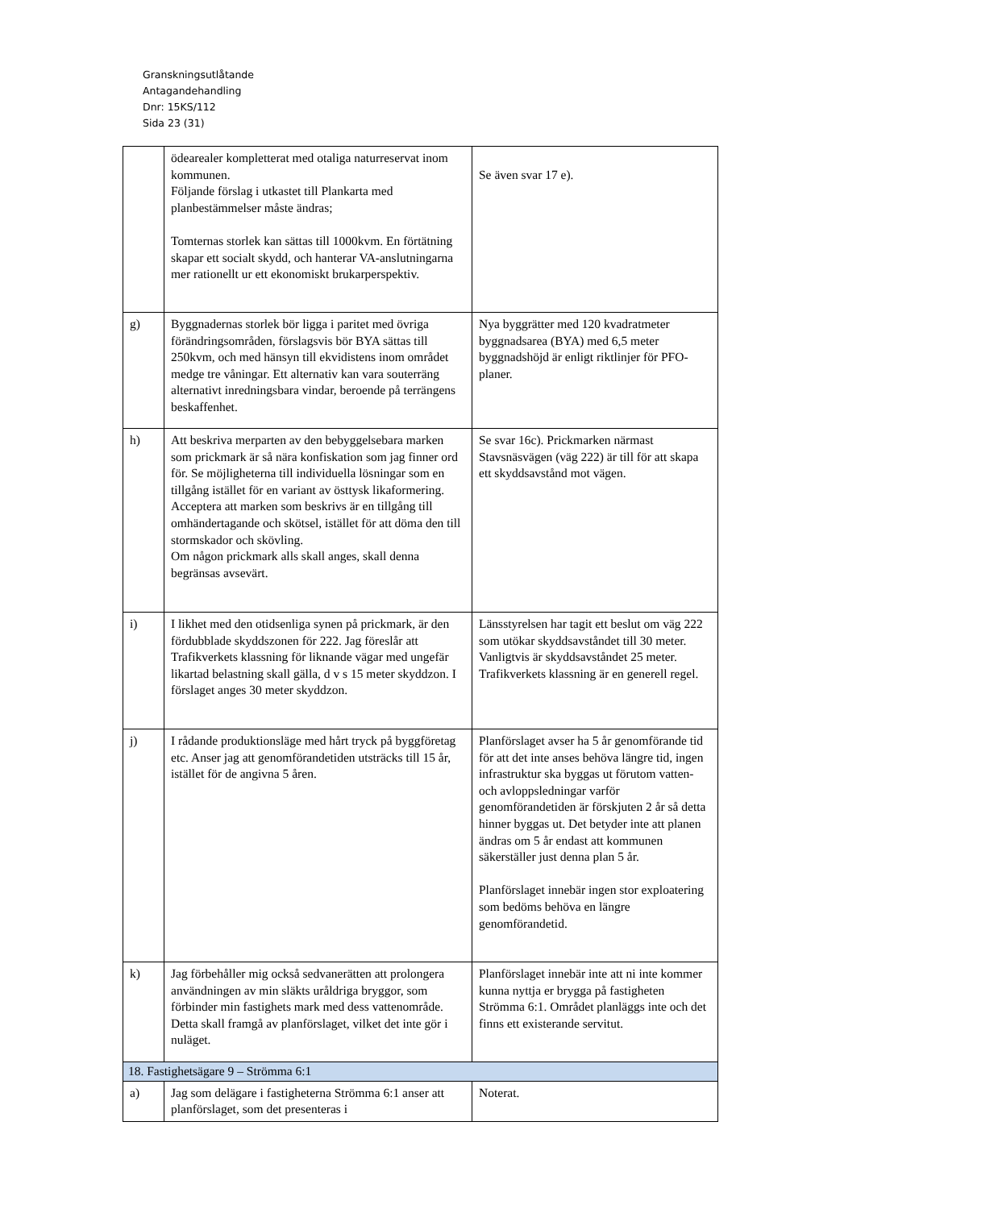Granskningsutlåtande
Antagandehandling
Dnr: 15KS/112
Sida 23 (31)
| | ödearealer kompletterat med otaliga naturreservat inom kommunen. Följande förslag i utkastet till Plankarta med planbestämmelser måste ändras; Tomternas storlek kan sättas till 1000kvm. En förtätning skapar ett socialt skydd, och hanterar VA-anslutningarna mer rationellt ur ett ekonomiskt brukarperspektiv. | Se även svar 17 e). |
| g) | Byggnadernas storlek bör ligga i paritet med övriga förändringsområden, förslagsvis bör BYA sättas till 250kvm, och med hänsyn till ekvidistens inom området medge tre våningar. Ett alternativ kan vara souterräng alternativt inredningsbara vindar, beroende på terrängens beskaffenhet. | Nya byggrätter med 120 kvadratmeter byggnadsarea (BYA) med 6,5 meter byggnadshöjd är enligt riktlinjer för PFO-planer. |
| h) | Att beskriva merparten av den bebyggelsebara marken som prickmark är så nära konfiskation som jag finner ord för. Se möjligheterna till individuella lösningar som en tillgång istället för en variant av östtysk likaformering. Acceptera att marken som beskrivs är en tillgång till omhändertagande och skötsel, istället för att döma den till stormskador och skövling. Om någon prickmark alls skall anges, skall denna begränsas avsevärt. | Se svar 16c). Prickmarken närmast Stavsnäsvägen (väg 222) är till för att skapa ett skyddsavstånd mot vägen. |
| i) | I likhet med den otidsenliga synen på prickmark, är den fördubblade skyddszonen för 222. Jag föreslår att Trafikverkets klassning för liknande vägar med ungefär likartad belastning skall gälla, d v s 15 meter skyddzon. I förslaget anges 30 meter skyddzon. | Länsstyrelsen har tagit ett beslut om väg 222 som utökar skyddsavståndet till 30 meter. Vanligtvis är skyddsavståndet 25 meter. Trafikverkets klassning är en generell regel. |
| j) | I rådande produktionsläge med hårt tryck på byggföretag etc. Anser jag att genomförandetiden utsträcks till 15 år, istället för de angivna 5 åren. | Planförslaget avser ha 5 år genomförande tid för att det inte anses behöva längre tid, ingen infrastruktur ska byggas ut förutom vatten- och avloppsledningar varför genomförandetiden är förskjuten 2 år så detta hinner byggas ut. Det betyder inte att planen ändras om 5 år endast att kommunen säkerställer just denna plan 5 år. Planförslaget innebär ingen stor exploatering som bedöms behöva en längre genomförandetid. |
| k) | Jag förbehåller mig också sedvanerätten att prolongera användningen av min släkts uråldriga bryggor, som förbinder min fastighets mark med dess vattenområde. Detta skall framgå av planförslaget, vilket det inte gör i nuläget. | Planförslaget innebär inte att ni inte kommer kunna nyttja er brygga på fastigheten Strömma 6:1. Området planläggs inte och det finns ett existerande servitut. |
| 18. Fastighetsägare 9 – Strömma 6:1 | | |
| a) | Jag som delägare i fastigheterna Strömma 6:1 anser att planförslaget, som det presenteras i | Noterat. |